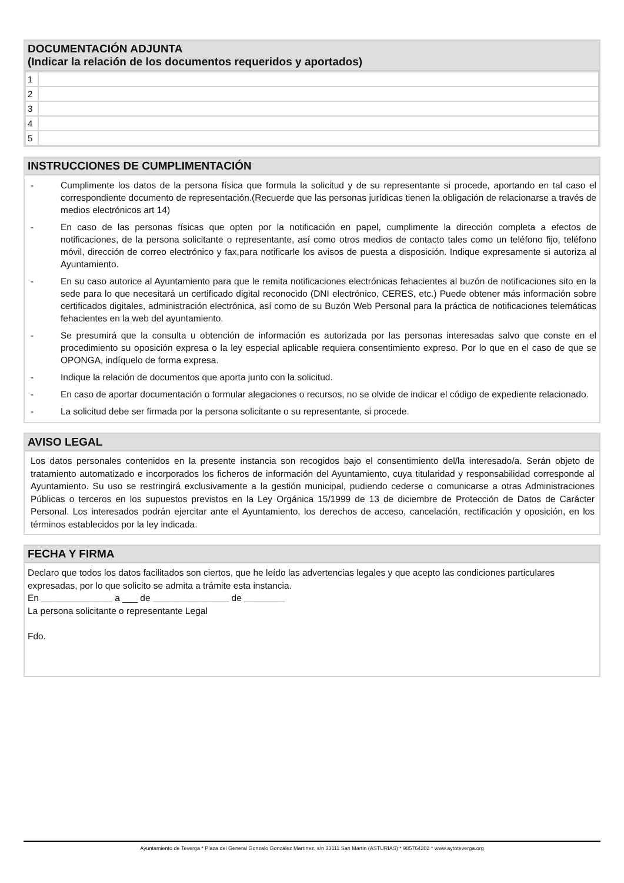DOCUMENTACIÓN ADJUNTA
(Indicar la relación de los documentos requeridos y aportados)
| 1 | |
| 2 | |
| 3 | |
| 4 | |
| 5 | |
INSTRUCCIONES DE CUMPLIMENTACIÓN
- Cumplimente los datos de la persona física que formula la solicitud y de su representante si procede, aportando en tal caso el correspondiente documento de representación.(Recuerde que las personas jurídicas tienen la obligación de relacionarse a través de medios electrónicos art 14)
- En caso de las personas físicas que opten por la notificación en papel, cumplimente la dirección completa a efectos de notificaciones, de la persona solicitante o representante, así como otros medios de contacto tales como un teléfono fijo, teléfono móvil, dirección de correo electrónico y fax,para notificarle los avisos de puesta a disposición. Indique expresamente si autoriza al Ayuntamiento.
- En su caso autorice al Ayuntamiento para que le remita notificaciones electrónicas fehacientes al buzón de notificaciones sito en la sede para lo que necesitará un certificado digital reconocido (DNI electrónico, CERES, etc.) Puede obtener más información sobre certificados digitales, administración electrónica, así como de su Buzón Web Personal para la práctica de notificaciones telemáticas fehacientes en la web del ayuntamiento.
- Se presumirá que la consulta u obtención de información es autorizada por las personas interesadas salvo que conste en el procedimiento su oposición expresa o la ley especial aplicable requiera consentimiento expreso. Por lo que en el caso de que se OPONGA, indíquelo de forma expresa.
- Indique la relación de documentos que aporta junto con la solicitud.
- En caso de aportar documentación o formular alegaciones o recursos, no se olvide de indicar el código de expediente relacionado.
- La solicitud debe ser firmada por la persona solicitante o su representante, si procede.
AVISO LEGAL
Los datos personales contenidos en la presente instancia son recogidos bajo el consentimiento del/la interesado/a. Serán objeto de tratamiento automatizado e incorporados los ficheros de información del Ayuntamiento, cuya titularidad y responsabilidad corresponde al Ayuntamiento. Su uso se restringirá exclusivamente a la gestión municipal, pudiendo cederse o comunicarse a otras Administraciones Públicas o terceros en los supuestos previstos en la Ley Orgánica 15/1999 de 13 de diciembre de Protección de Datos de Carácter Personal. Los interesados podrán ejercitar ante el Ayuntamiento, los derechos de acceso, cancelación, rectificación y oposición, en los términos establecidos por la ley indicada.
FECHA Y FIRMA
Declaro que todos los datos facilitados son ciertos, que he leído las advertencias legales y que acepto las condiciones particulares expresadas, por lo que solicito se admita a trámite esta instancia.
En ______________ a ___ de _______________ de ________
La persona solicitante o representante Legal
Fdo.
Ayuntamiento de Teverga * Plaza del General Gonzalo González Martínez, s/n 33111 San Martin (ASTURIAS) * 985764202 * www.aytoteverga.org